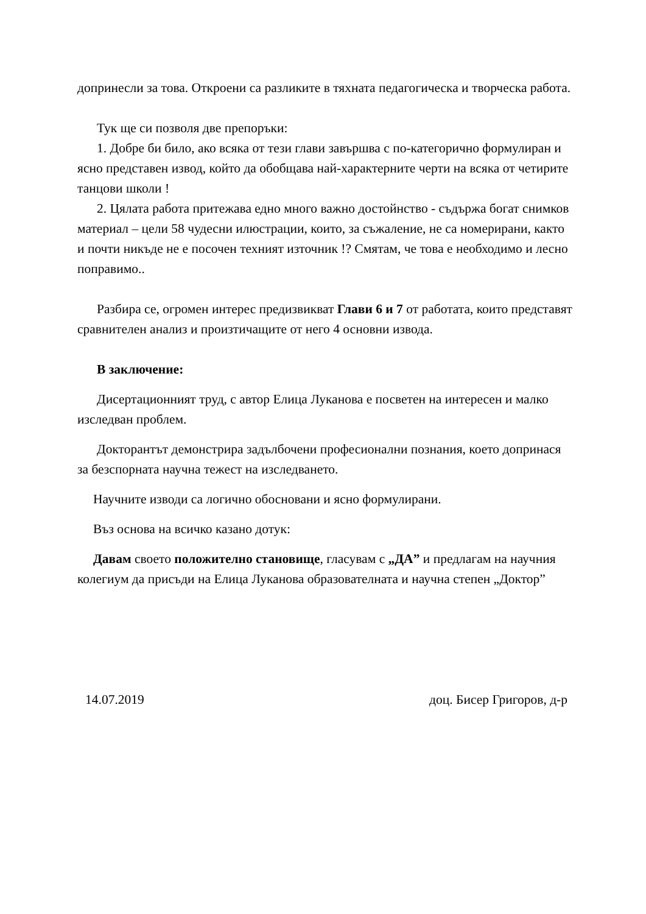допринесли за това. Откроени са разликите в тяхната педагогическа и творческа работа.
Тук ще си позволя две препоръки:
1. Добре би било, ако всяка от тези глави завършва с по-категорично формулиран и ясно представен извод, който да обобщава най-характерните черти на всяка от четирите танцови школи !
2. Цялата работа притежава едно много важно достойнство - съдържа богат снимков материал – цели 58 чудесни илюстрации, които, за съжаление, не са номерирани, както и почти никъде не е посочен техният източник !? Смятам, че това е необходимо и лесно поправимо..
Разбира се, огромен интерес предизвикват Глави 6 и 7 от работата, които представят сравнителен анализ и произтичащите от него 4 основни извода.
В заключение:
Дисертационният труд, с автор Елица Луканова е посветен на интересен и малко изследван проблем.
Докторантът демонстрира задълбочени професионални познания, което допринася за безспорната научна тежест на изследването.
Научните изводи са логично обосновани и ясно формулирани.
Въз основа на всичко казано дотук:
Давам своето положително становище, гласувам с „ДА” и предлагам на научния колегиум да присъди на Елица Луканова образователната и научна степен „Доктор”
14.07.2019 доц. Бисер Григоров, д-р